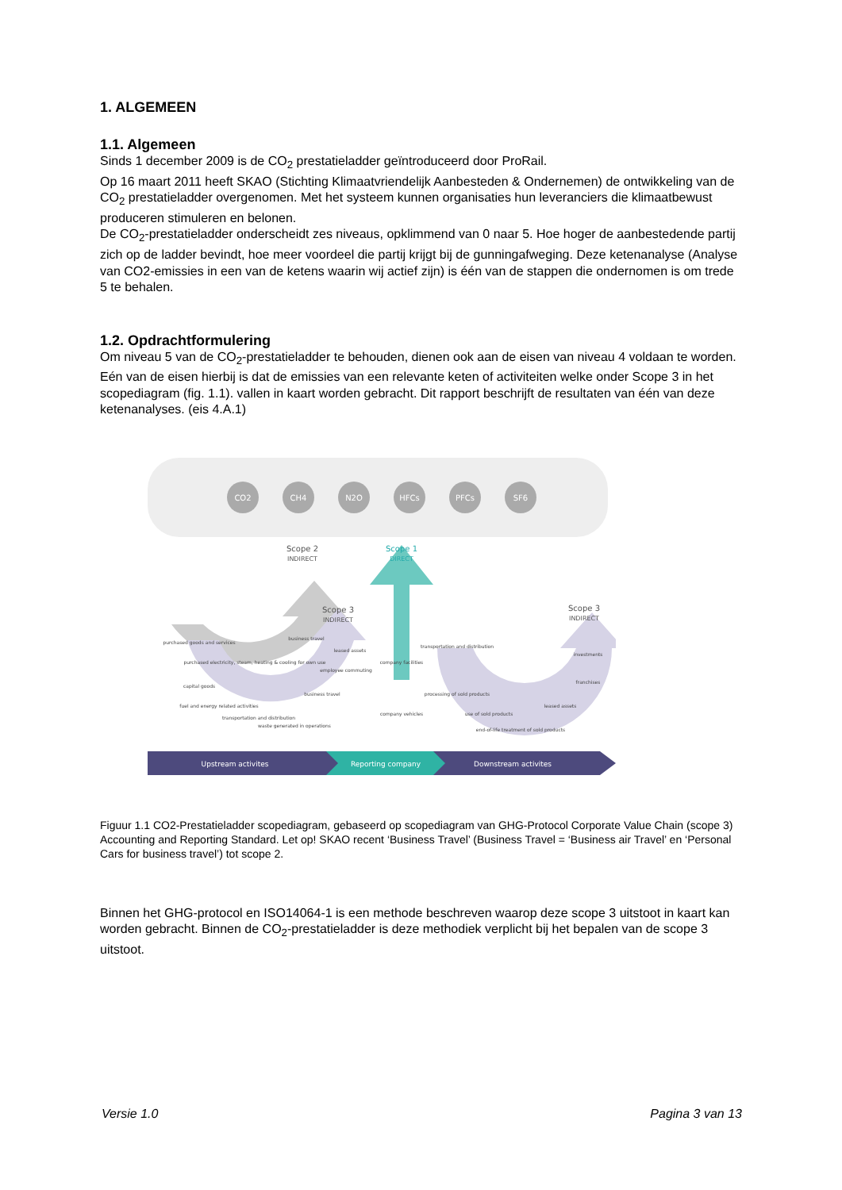1. ALGEMEEN
1.1. Algemeen
Sinds 1 december 2009 is de CO<sub>2</sub> prestatieladder geïntroduceerd door ProRail.
Op 16 maart 2011 heeft SKAO (Stichting Klimaatvriendelijk Aanbesteden & Ondernemen) de ontwikkeling van de CO<sub>2</sub> prestatieladder overgenomen. Met het systeem kunnen organisaties hun leveranciers die klimaatbewust produceren stimuleren en belonen.
De CO<sub>2</sub>-prestatieladder onderscheidt zes niveaus, opklimmend van 0 naar 5. Hoe hoger de aanbestedende partij zich op de ladder bevindt, hoe meer voordeel die partij krijgt bij de gunningafweging. Deze ketenanalyse (Analyse van CO2-emissies in een van de ketens waarin wij actief zijn) is één van de stappen die ondernomen is om trede 5 te behalen.
1.2. Opdrachtformulering
Om niveau 5 van de CO<sub>2</sub>-prestatieladder te behouden, dienen ook aan de eisen van niveau 4 voldaan te worden. Eén van de eisen hierbij is dat de emissies van een relevante keten of activiteiten welke onder Scope 3 in het scopediagram (fig. 1.1). vallen in kaart worden gebracht. Dit rapport beschrijft de resultaten van één van deze ketenanalyses. (eis 4.A.1)
CO2
CH4
N2O
HFCs
PFCs
SF6
Scope 2
INDIRECT
Scope 3
INDIRECT
Scope 3
INDIRECT
Scope 1
DIRECT
purchased goods and services
capital goods
fuel and energy related activities
transportation and distribution
waste generated in operations
purchased electricity, steam, heating & cooling for own use
business travel
business travel
employee commuting
leased assets
company facilities
company vehicles
transportation and distribution
processing of sold products
use of sold products
end-of-life treatment of sold products
leased assets
investments
franchises
Upstream activites
Reporting company
Downstream activites
Figuur 1.1 CO2-Prestatieladder scopediagram, gebaseerd op scopediagram van GHG-Protocol Corporate Value Chain (scope 3) Accounting and Reporting Standard. Let op! SKAO recent ‘Business Travel’ (Business Travel = ‘Business air Travel’ en ‘Personal Cars for business travel’) tot scope 2.
Binnen het GHG-protocol en ISO14064-1 is een methode beschreven waarop deze scope 3 uitstoot in kaart kan worden gebracht. Binnen de CO<sub>2</sub>-prestatieladder is deze methodiek verplicht bij het bepalen van de scope 3 uitstoot.
Versie 1.0 Pagina 3 van 13